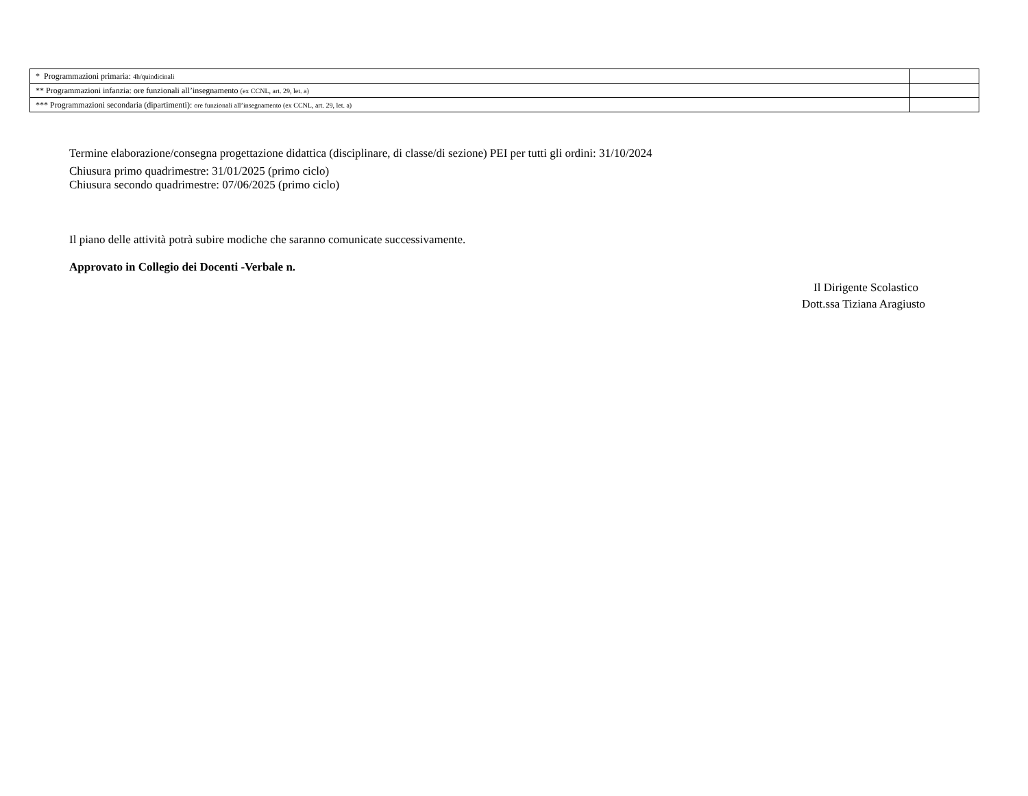| * Programmazioni primaria: 4h/quindicinali | |
| ** Programmazioni infanzia: ore funzionali all’insegnamento (ex CCNL, art. 29, let. a) | |
| *** Programmazioni secondaria (dipartimenti): ore funzionali all’insegnamento (ex CCNL, art. 29, let. a) | |
Termine elaborazione/consegna progettazione didattica (disciplinare, di classe/di sezione) PEI per tutti gli ordini: 31/10/2024
Chiusura primo quadrimestre: 31/01/2025 (primo ciclo)
Chiusura secondo quadrimestre: 07/06/2025 (primo ciclo)
Il piano delle attività potrà subire modiche che saranno comunicate successivamente.
Approvato in Collegio dei Docenti -Verbale n.
Il Dirigente Scolastico
Dott.ssa Tiziana Aragiusto